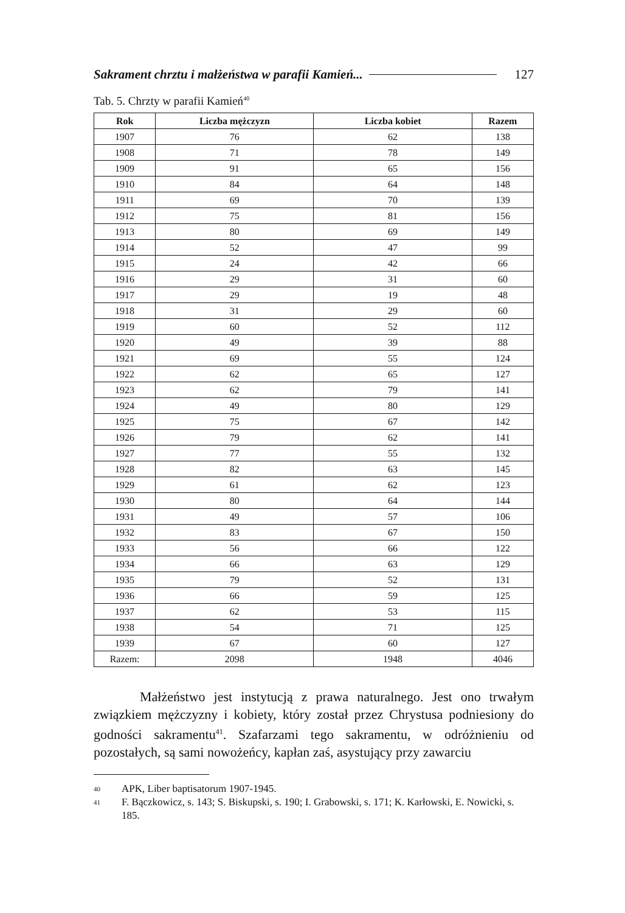Sakrament chrztu i małżeństwa w parafii Kamień... 127
Tab. 5. Chrzty w parafii Kamień<sup>40</sup>
| Rok | Liczba mężczyzn | Liczba kobiet | Razem |
| --- | --- | --- | --- |
| 1907 | 76 | 62 | 138 |
| 1908 | 71 | 78 | 149 |
| 1909 | 91 | 65 | 156 |
| 1910 | 84 | 64 | 148 |
| 1911 | 69 | 70 | 139 |
| 1912 | 75 | 81 | 156 |
| 1913 | 80 | 69 | 149 |
| 1914 | 52 | 47 | 99 |
| 1915 | 24 | 42 | 66 |
| 1916 | 29 | 31 | 60 |
| 1917 | 29 | 19 | 48 |
| 1918 | 31 | 29 | 60 |
| 1919 | 60 | 52 | 112 |
| 1920 | 49 | 39 | 88 |
| 1921 | 69 | 55 | 124 |
| 1922 | 62 | 65 | 127 |
| 1923 | 62 | 79 | 141 |
| 1924 | 49 | 80 | 129 |
| 1925 | 75 | 67 | 142 |
| 1926 | 79 | 62 | 141 |
| 1927 | 77 | 55 | 132 |
| 1928 | 82 | 63 | 145 |
| 1929 | 61 | 62 | 123 |
| 1930 | 80 | 64 | 144 |
| 1931 | 49 | 57 | 106 |
| 1932 | 83 | 67 | 150 |
| 1933 | 56 | 66 | 122 |
| 1934 | 66 | 63 | 129 |
| 1935 | 79 | 52 | 131 |
| 1936 | 66 | 59 | 125 |
| 1937 | 62 | 53 | 115 |
| 1938 | 54 | 71 | 125 |
| 1939 | 67 | 60 | 127 |
| Razem: | 2098 | 1948 | 4046 |
Małżeństwo jest instytucją z prawa naturalnego. Jest ono trwałym związkiem mężczyzny i kobiety, który został przez Chrystusa podniesiony do godności sakramentu<sup>41</sup>. Szafarzami tego sakramentu, w odróżnieniu od pozostałych, są sami nowożeńcy, kapłan zaś, asystujący przy zawarciu
40 APK, Liber baptisatorum 1907-1945.
41 F. Bączkowicz, s. 143; S. Biskupski, s. 190; I. Grabowski, s. 171; K. Karłowski, E. Nowicki, s. 185.